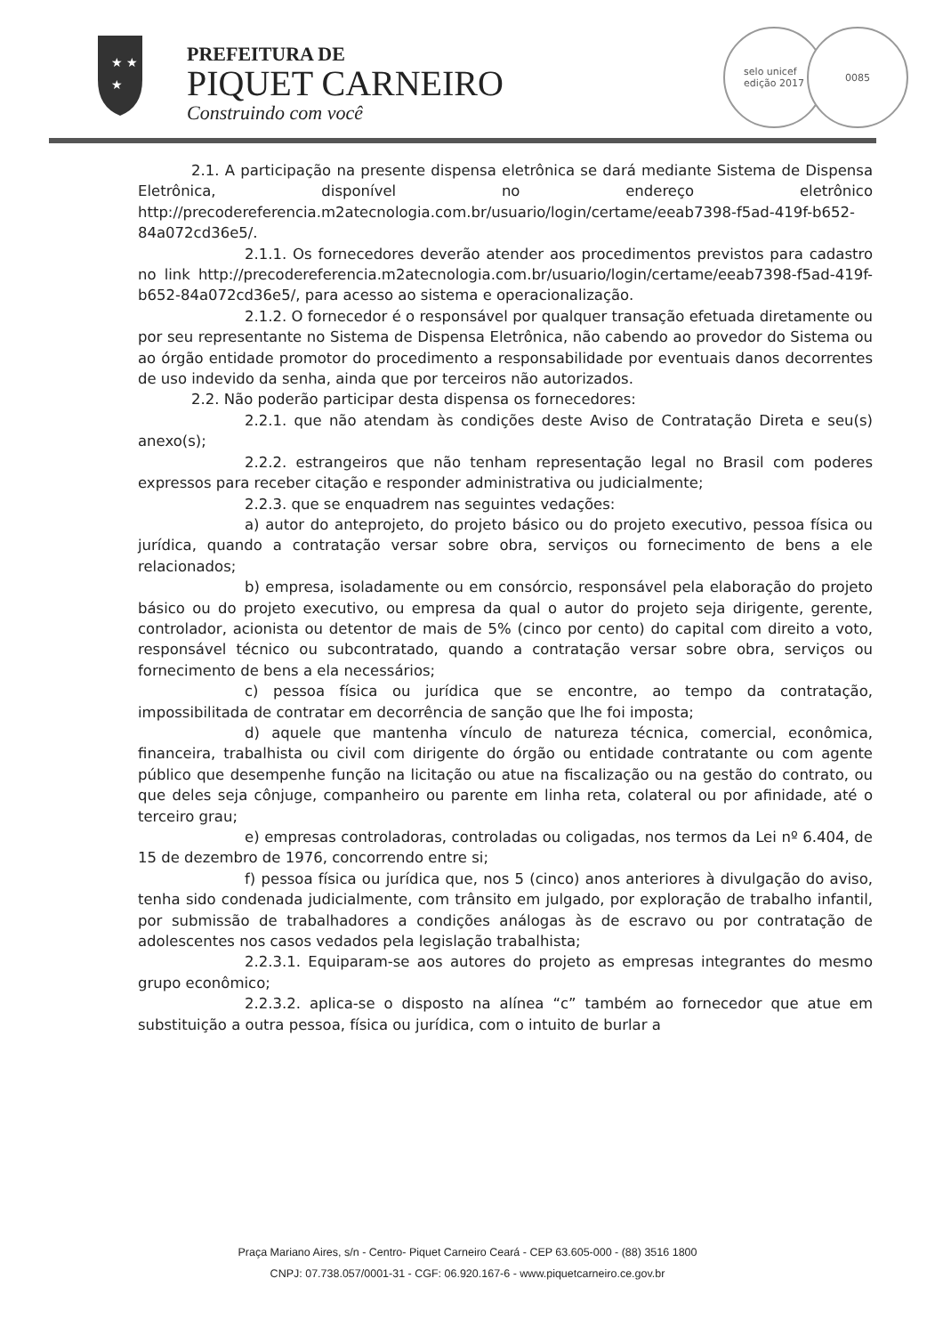★ ★
★
PREFEITURA DE
PIQUET CARNEIRO
Construindo com você
selo unicef
edição 2017
0085
2.1. A participação na presente dispensa eletrônica se dará mediante Sistema de Dispensa Eletrônica, disponível no endereço eletrônico http://precodereferencia.m2atecnologia.com.br/usuario/login/certame/eeab7398-f5ad-419f-b652-84a072cd36e5/.
2.1.1. Os fornecedores deverão atender aos procedimentos previstos para cadastro no link http://precodereferencia.m2atecnologia.com.br/usuario/login/certame/eeab7398-f5ad-419f-b652-84a072cd36e5/, para acesso ao sistema e operacionalização.
2.1.2. O fornecedor é o responsável por qualquer transação efetuada diretamente ou por seu representante no Sistema de Dispensa Eletrônica, não cabendo ao provedor do Sistema ou ao órgão entidade promotor do procedimento a responsabilidade por eventuais danos decorrentes de uso indevido da senha, ainda que por terceiros não autorizados.
2.2. Não poderão participar desta dispensa os fornecedores:
2.2.1. que não atendam às condições deste Aviso de Contratação Direta e seu(s) anexo(s);
2.2.2. estrangeiros que não tenham representação legal no Brasil com poderes expressos para receber citação e responder administrativa ou judicialmente;
2.2.3. que se enquadrem nas seguintes vedações:
a) autor do anteprojeto, do projeto básico ou do projeto executivo, pessoa física ou jurídica, quando a contratação versar sobre obra, serviços ou fornecimento de bens a ele relacionados;
b) empresa, isoladamente ou em consórcio, responsável pela elaboração do projeto básico ou do projeto executivo, ou empresa da qual o autor do projeto seja dirigente, gerente, controlador, acionista ou detentor de mais de 5% (cinco por cento) do capital com direito a voto, responsável técnico ou subcontratado, quando a contratação versar sobre obra, serviços ou fornecimento de bens a ela necessários;
c) pessoa física ou jurídica que se encontre, ao tempo da contratação, impossibilitada de contratar em decorrência de sanção que lhe foi imposta;
d) aquele que mantenha vínculo de natureza técnica, comercial, econômica, financeira, trabalhista ou civil com dirigente do órgão ou entidade contratante ou com agente público que desempenhe função na licitação ou atue na fiscalização ou na gestão do contrato, ou que deles seja cônjuge, companheiro ou parente em linha reta, colateral ou por afinidade, até o terceiro grau;
e) empresas controladoras, controladas ou coligadas, nos termos da Lei nº 6.404, de 15 de dezembro de 1976, concorrendo entre si;
f) pessoa física ou jurídica que, nos 5 (cinco) anos anteriores à divulgação do aviso, tenha sido condenada judicialmente, com trânsito em julgado, por exploração de trabalho infantil, por submissão de trabalhadores a condições análogas às de escravo ou por contratação de adolescentes nos casos vedados pela legislação trabalhista;
2.2.3.1. Equiparam-se aos autores do projeto as empresas integrantes do mesmo grupo econômico;
2.2.3.2. aplica-se o disposto na alínea “c” também ao fornecedor que atue em substituição a outra pessoa, física ou jurídica, com o intuito de burlar a
Praça Mariano Aires, s/n - Centro- Piquet Carneiro Ceará - CEP 63.605-000 - (88) 3516 1800
CNPJ: 07.738.057/0001-31 - CGF: 06.920.167-6 - www.piquetcarneiro.ce.gov.br